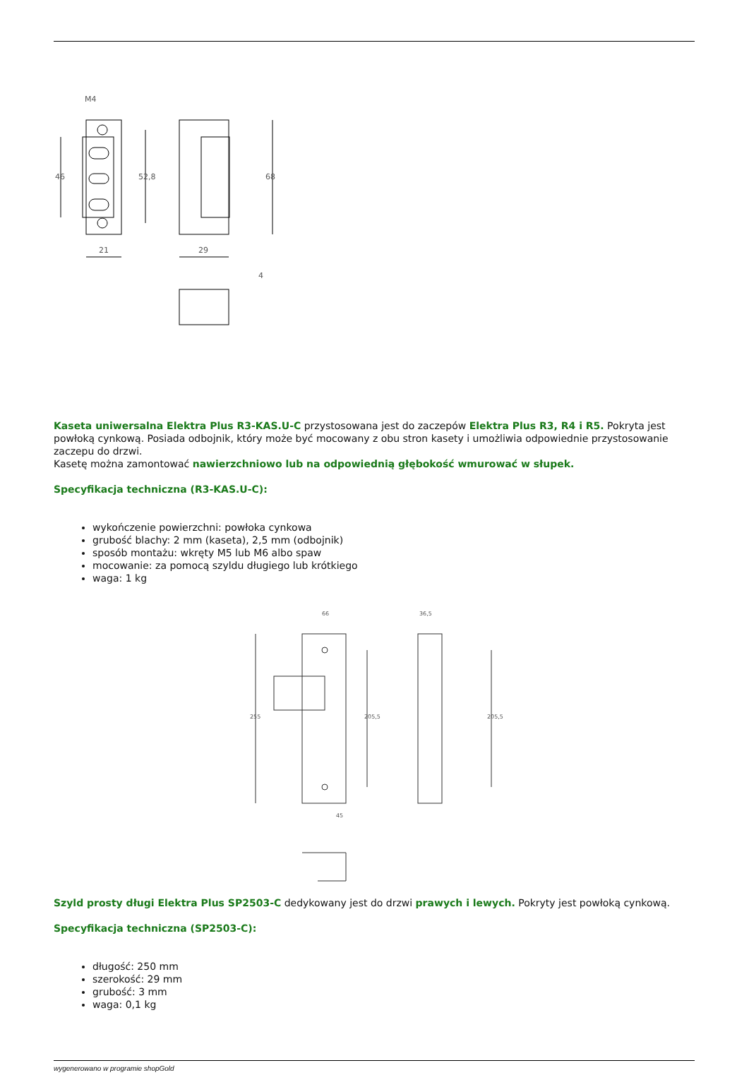M4
46
52,8
68
21
29
4
Kaseta uniwersalna Elektra Plus R3-KAS.U-C przystosowana jest do zaczepów Elektra Plus R3, R4 i R5. Pokryta jest powłoką cynkową. Posiada odbojnik, który może być mocowany z obu stron kasety i umożliwia odpowiednie przystosowanie zaczepu do drzwi.
Kasetę można zamontować nawierzchniowo lub na odpowiednią głębokość wmurować w słupek.
Specyfikacja techniczna (R3-KAS.U-C):
wykończenie powierzchni: powłoka cynkowa
grubość blachy: 2 mm (kaseta), 2,5 mm (odbojnik)
sposób montażu: wkręty M5 lub M6 albo spaw
mocowanie: za pomocą szyldu długiego lub krótkiego
waga: 1 kg
66
255
205,5
45
36,5
205,5
Szyld prosty długi Elektra Plus SP2503-C dedykowany jest do drzwi prawych i lewych. Pokryty jest powłoką cynkową.
Specyfikacja techniczna (SP2503-C):
długość: 250 mm
szerokość: 29 mm
grubość: 3 mm
waga: 0,1 kg
wygenerowano w programie shopGold